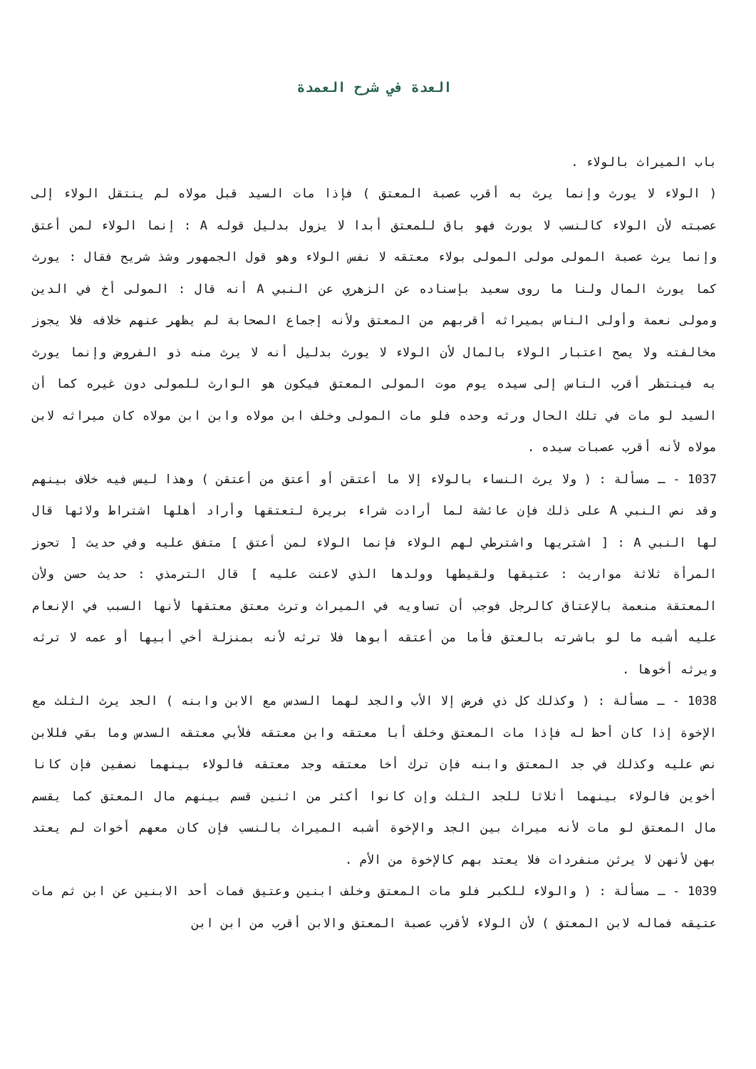العدة في شرح العمدة
باب الميراث بالولاء .
( الولاء لا يورث وإنما يرث به أقرب عصبة المعتق ) فإذا مات السيد قبل مولاه لم ينتقل الولاء إلى عصبته لأن الولاء كالنسب لا يورث فهو باق للمعتق أبدا لا يزول بدليل قوله A : إنما الولاء لمن أعتق وإنما يرث عصبة المولى مولى المولى بولاء معتقه لا نفس الولاء وهو قول الجمهور وشذ شريح فقال : يورث كما يورث المال ولنا ما روى سعيد بإسناده عن الزهري عن النبي A أنه قال : المولى أخ في الدين ومولى نعمة وأولى الناس بميراثه أقربهم من المعتق ولأنه إجماع الصحابة لم يظهر عنهم خلافه فلا يجوز مخالفته ولا يصح اعتبار الولاء بالمال لأن الولاء لا يورث بدليل أنه لا يرث منه ذو الفروض وإنما يورث به فينتظر أقرب الناس إلى سيده يوم موت المولى المعتق فيكون هو الوارث للمولى دون غيره كما أن السيد لو مات في تلك الحال ورثه وحده فلو مات المولى وخلف ابن مولاه وابن ابن مولاه كان ميراثه لابن مولاه لأنه أقرب عصبات سيده .
1037 - ـ مسألة : ( ولا يرث النساء بالولاء إلا ما أعتقن أو أعتق من أعتقن ) وهذا ليس فيه خلاف بينهم وقد نص النبي A على ذلك فإن عائشة لما أرادت شراء بريرة لتعتقها وأراد أهلها اشتراط ولائها قال لها النبي A : [ اشتريها واشترطي لهم الولاء فإنما الولاء لمن أعتق ] متفق عليه وفي حديث [ تحوز المرأة ثلاثة مواريث : عتيقها ولقيطها وولدها الذي لاعنت عليه ] قال الترمذي : حديث حسن ولأن المعتقة منعمة بالإعتاق كالرجل فوجب أن تساويه في الميراث وترث معتق معتقها لأنها السبب في الإنعام عليه أشبه ما لو باشرته بالعتق فأما من أعتقه أبوها فلا ترثه لأنه بمنزلة أخي أبيها أو عمه لا ترثه ويرثه أخوها .
1038 - ـ مسألة : ( وكذلك كل ذي فرض إلا الأب والجد لهما السدس مع الابن وابنه ) الجد يرث الثلث مع الإخوة إذا كان أحظ له فإذا مات المعتق وخلف أبا معتقه وابن معتقه فلأبي معتقه السدس وما بقي فللابن نص عليه وكذلك في جد المعتق وابنه فإن ترك أخا معتقه وجد معتقه فالولاء بينهما نصفين فإن كانا أخوين فالولاء بينهما أثلاثا للجد الثلث وإن كانوا أكثر من اثنين قسم بينهم مال المعتق كما يقسم مال المعتق لو مات لأنه ميراث بين الجد والإخوة أشبه الميراث بالنسب فإن كان معهم أخوات لم يعتد بهن لأنهن لا يرثن منفردات فلا يعتد بهم كالإخوة من الأم .
1039 - ـ مسألة : ( والولاء للكبر فلو مات المعتق وخلف ابنين وعتيق فمات أحد الابنين عن ابن ثم مات عتيقه فماله لابن المعتق ) لأن الولاء لأقرب عصبة المعتق والابن أقرب من ابن ابن